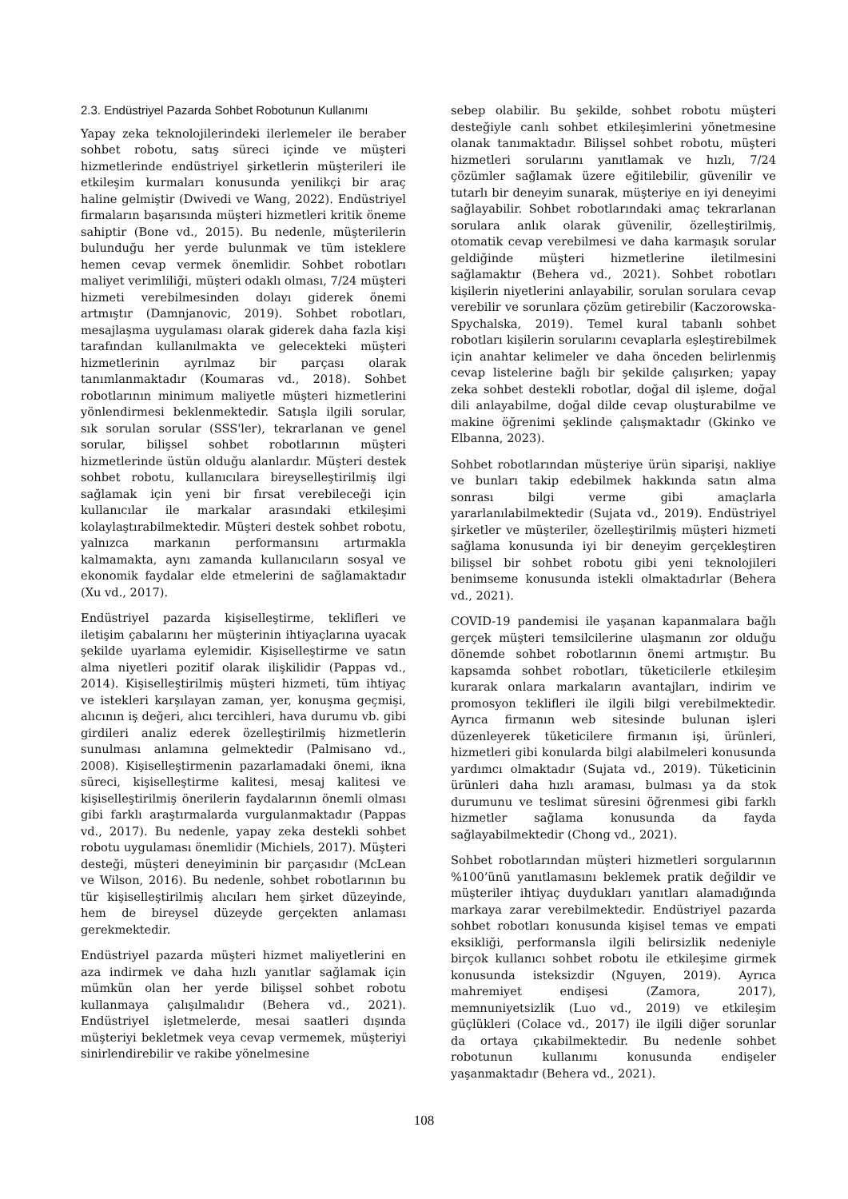2.3. Endüstriyel Pazarda Sohbet Robotunun Kullanımı
Yapay zeka teknolojilerindeki ilerlemeler ile beraber sohbet robotu, satış süreci içinde ve müşteri hizmetlerinde endüstriyel şirketlerin müşterileri ile etkileşim kurmaları konusunda yenilikçi bir araç haline gelmiştir (Dwivedi ve Wang, 2022). Endüstriyel firmaların başarısında müşteri hizmetleri kritik öneme sahiptir (Bone vd., 2015). Bu nedenle, müşterilerin bulunduğu her yerde bulunmak ve tüm isteklere hemen cevap vermek önemlidir. Sohbet robotları maliyet verimliliği, müşteri odaklı olması, 7/24 müşteri hizmeti verebilmesinden dolayı giderek önemi artmıştır (Damnjanovic, 2019). Sohbet robotları, mesajlaşma uygulaması olarak giderek daha fazla kişi tarafından kullanılmakta ve gelecekteki müşteri hizmetlerinin ayrılmaz bir parçası olarak tanımlanmaktadır (Koumaras vd., 2018). Sohbet robotlarının minimum maliyetle müşteri hizmetlerini yönlendirmesi beklenmektedir. Satışla ilgili sorular, sık sorulan sorular (SSS'ler), tekrarlanan ve genel sorular, bilişsel sohbet robotlarının müşteri hizmetlerinde üstün olduğu alanlardır. Müşteri destek sohbet robotu, kullanıcılara bireyselleştirilmiş ilgi sağlamak için yeni bir fırsat verebileceği için kullanıcılar ile markalar arasındaki etkileşimi kolaylaştırabilmektedir. Müşteri destek sohbet robotu, yalnızca markanın performansını artırmakla kalmamakta, aynı zamanda kullanıcıların sosyal ve ekonomik faydalar elde etmelerini de sağlamaktadır (Xu vd., 2017).
Endüstriyel pazarda kişiselleştirme, teklifleri ve iletişim çabalarını her müşterinin ihtiyaçlarına uyacak şekilde uyarlama eylemidir. Kişiselleştirme ve satın alma niyetleri pozitif olarak ilişkilidir (Pappas vd., 2014). Kişiselleştirilmiş müşteri hizmeti, tüm ihtiyaç ve istekleri karşılayan zaman, yer, konuşma geçmişi, alıcının iş değeri, alıcı tercihleri, hava durumu vb. gibi girdileri analiz ederek özelleştirilmiş hizmetlerin sunulması anlamına gelmektedir (Palmisano vd., 2008). Kişiselleştirmenin pazarlamadaki önemi, ikna süreci, kişiselleştirme kalitesi, mesaj kalitesi ve kişiselleştirilmiş önerilerin faydalarının önemli olması gibi farklı araştırmalarda vurgulanmaktadır (Pappas vd., 2017). Bu nedenle, yapay zeka destekli sohbet robotu uygulaması önemlidir (Michiels, 2017). Müşteri desteği, müşteri deneyiminin bir parçasıdır (McLean ve Wilson, 2016). Bu nedenle, sohbet robotlarının bu tür kişiselleştirilmiş alıcıları hem şirket düzeyinde, hem de bireysel düzeyde gerçekten anlaması gerekmektedir.
Endüstriyel pazarda müşteri hizmet maliyetlerini en aza indirmek ve daha hızlı yanıtlar sağlamak için mümkün olan her yerde bilişsel sohbet robotu kullanmaya çalışılmalıdır (Behera vd., 2021). Endüstriyel işletmelerde, mesai saatleri dışında müşteriyi bekletmek veya cevap vermemek, müşteriyi sinirlendirebilir ve rakibe yönelmesine
sebep olabilir. Bu şekilde, sohbet robotu müşteri desteğiyle canlı sohbet etkileşimlerini yönetmesine olanak tanımaktadır. Bilişsel sohbet robotu, müşteri hizmetleri sorularını yanıtlamak ve hızlı, 7/24 çözümler sağlamak üzere eğitilebilir, güvenilir ve tutarlı bir deneyim sunarak, müşteriye en iyi deneyimi sağlayabilir. Sohbet robotlarındaki amaç tekrarlanan sorulara anlık olarak güvenilir, özelleştirilmiş, otomatik cevap verebilmesi ve daha karmaşık sorular geldiğinde müşteri hizmetlerine iletilmesini sağlamaktır (Behera vd., 2021). Sohbet robotları kişilerin niyetlerini anlayabilir, sorulan sorulara cevap verebilir ve sorunlara çözüm getirebilir (Kaczorowska-Spychalska, 2019). Temel kural tabanlı sohbet robotları kişilerin sorularını cevaplarla eşleştirebilmek için anahtar kelimeler ve daha önceden belirlenmiş cevap listelerine bağlı bir şekilde çalışırken; yapay zeka sohbet destekli robotlar, doğal dil işleme, doğal dili anlayabilme, doğal dilde cevap oluşturabilme ve makine öğrenimi şeklinde çalışmaktadır (Gkinko ve Elbanna, 2023).
Sohbet robotlarından müşteriye ürün siparişi, nakliye ve bunları takip edebilmek hakkında satın alma sonrası bilgi verme gibi amaçlarla yararlanılabilmektedir (Sujata vd., 2019). Endüstriyel şirketler ve müşteriler, özelleştirilmiş müşteri hizmeti sağlama konusunda iyi bir deneyim gerçekleştiren bilişsel bir sohbet robotu gibi yeni teknolojileri benimseme konusunda istekli olmaktadırlar (Behera vd., 2021).
COVID-19 pandemisi ile yaşanan kapanmalara bağlı gerçek müşteri temsilcilerine ulaşmanın zor olduğu dönemde sohbet robotlarının önemi artmıştır. Bu kapsamda sohbet robotları, tüketicilerle etkileşim kurarak onlara markaların avantajları, indirim ve promosyon teklifleri ile ilgili bilgi verebilmektedir. Ayrıca firmanın web sitesinde bulunan işleri düzenleyerek tüketicilere firmanın işi, ürünleri, hizmetleri gibi konularda bilgi alabilmeleri konusunda yardımcı olmaktadır (Sujata vd., 2019). Tüketicinin ürünleri daha hızlı araması, bulması ya da stok durumunu ve teslimat süresini öğrenmesi gibi farklı hizmetler sağlama konusunda da fayda sağlayabilmektedir (Chong vd., 2021).
Sohbet robotlarından müşteri hizmetleri sorgularının %100’ünü yanıtlamasını beklemek pratik değildir ve müşteriler ihtiyaç duydukları yanıtları alamadığında markaya zarar verebilmektedir. Endüstriyel pazarda sohbet robotları konusunda kişisel temas ve empati eksikliği, performansla ilgili belirsizlik nedeniyle birçok kullanıcı sohbet robotu ile etkileşime girmek konusunda isteksizdir (Nguyen, 2019). Ayrıca mahremiyet endişesi (Zamora, 2017), memnuniyetsizlik (Luo vd., 2019) ve etkileşim güçlükleri (Colace vd., 2017) ile ilgili diğer sorunlar da ortaya çıkabilmektedir. Bu nedenle sohbet robotunun kullanımı konusunda endişeler yaşanmaktadır (Behera vd., 2021).
108